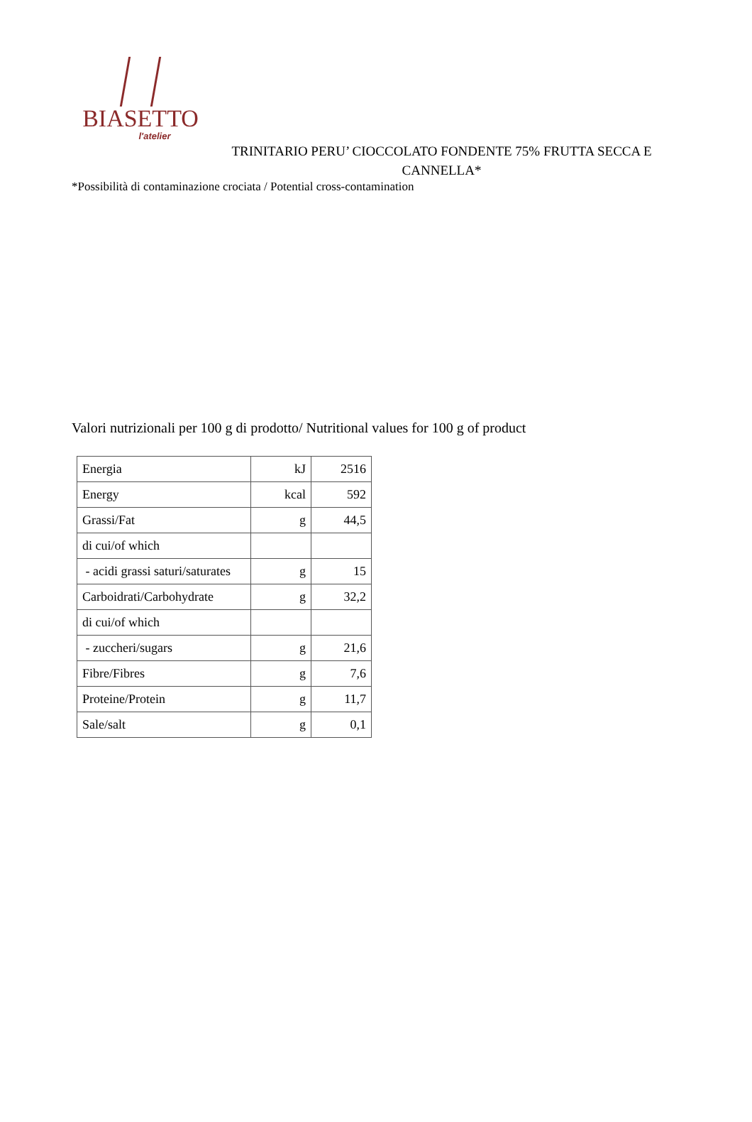BIASETTO
l'atelier
TRINITARIO PERU’ CIOCCOLATO FONDENTE 75% FRUTTA SECCA E CANNELLA*
*Possibilità di contaminazione crociata / Potential cross-contamination
Valori nutrizionali per 100 g di prodotto/ Nutritional values for 100 g of product
| Energia | kJ | 2516 |
| Energy | kcal | 592 |
| Grassi/Fat | g | 44,5 |
| di cui/of which | | |
| - acidi grassi saturi/saturates | g | 15 |
| Carboidrati/Carbohydrate | g | 32,2 |
| di cui/of which | | |
| - zuccheri/sugars | g | 21,6 |
| Fibre/Fibres | g | 7,6 |
| Proteine/Protein | g | 11,7 |
| Sale/salt | g | 0,1 |